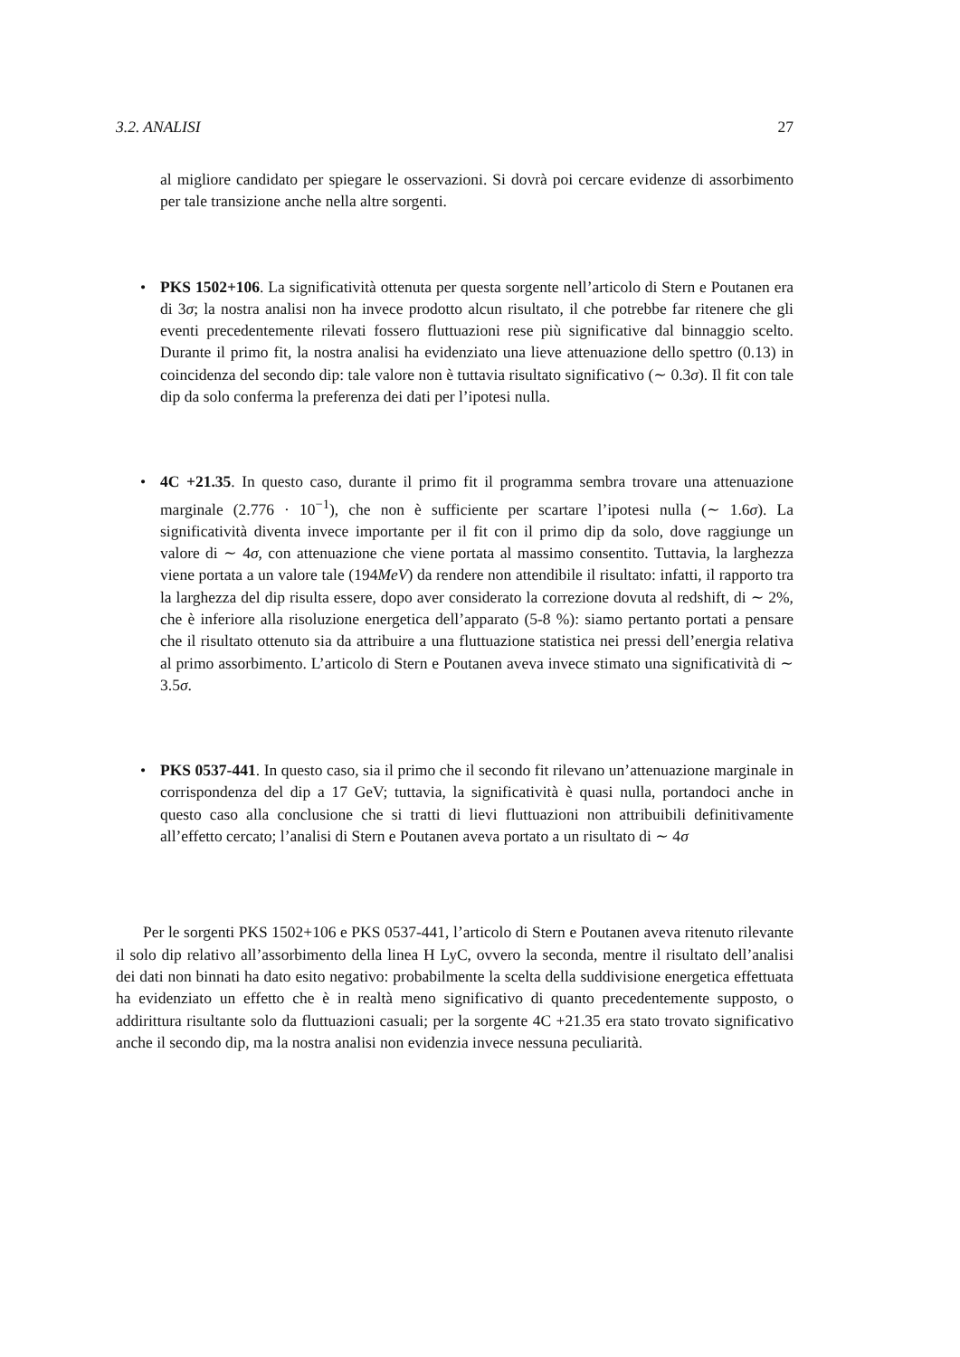3.2. ANALISI 27
al migliore candidato per spiegare le osservazioni. Si dovrà poi cercare evidenze di assorbimento per tale transizione anche nella altre sorgenti.
• PKS 1502+106. La significatività ottenuta per questa sorgente nell’articolo di Stern e Poutanen era di 3σ; la nostra analisi non ha invece prodotto alcun risultato, il che potrebbe far ritenere che gli eventi precedentemente rilevati fossero fluttuazioni rese più significative dal binnaggio scelto. Durante il primo fit, la nostra analisi ha evidenziato una lieve attenuazione dello spettro (0.13) in coincidenza del secondo dip: tale valore non è tuttavia risultato significativo (∼ 0.3σ). Il fit con tale dip da solo conferma la preferenza dei dati per l’ipotesi nulla.
• 4C +21.35. In questo caso, durante il primo fit il programma sembra trovare una attenuazione marginale (2.776 · 10<sup>−1</sup>), che non è sufficiente per scartare l’ipotesi nulla (∼ 1.6σ). La significatività diventa invece importante per il fit con il primo dip da solo, dove raggiunge un valore di ∼ 4σ, con attenuazione che viene portata al massimo consentito. Tuttavia, la larghezza viene portata a un valore tale (194MeV) da rendere non attendibile il risultato: infatti, il rapporto tra la larghezza del dip risulta essere, dopo aver considerato la correzione dovuta al redshift, di ∼ 2%, che è inferiore alla risoluzione energetica dell’apparato (5-8 %): siamo pertanto portati a pensare che il risultato ottenuto sia da attribuire a una fluttuazione statistica nei pressi dell’energia relativa al primo assorbimento. L’articolo di Stern e Poutanen aveva invece stimato una significatività di ∼ 3.5σ.
• PKS 0537-441. In questo caso, sia il primo che il secondo fit rilevano un’attenuazione marginale in corrispondenza del dip a 17 GeV; tuttavia, la significatività è quasi nulla, portandoci anche in questo caso alla conclusione che si tratti di lievi fluttuazioni non attribuibili definitivamente all’effetto cercato; l’analisi di Stern e Poutanen aveva portato a un risultato di ∼ 4σ
Per le sorgenti PKS 1502+106 e PKS 0537-441, l’articolo di Stern e Poutanen aveva ritenuto rilevante il solo dip relativo all’assorbimento della linea H LyC, ovvero la seconda, mentre il risultato dell’analisi dei dati non binnati ha dato esito negativo: probabilmente la scelta della suddivisione energetica effettuata ha evidenziato un effetto che è in realtà meno significativo di quanto precedentemente supposto, o addirittura risultante solo da fluttuazioni casuali; per la sorgente 4C +21.35 era stato trovato significativo anche il secondo dip, ma la nostra analisi non evidenzia invece nessuna peculiarità.